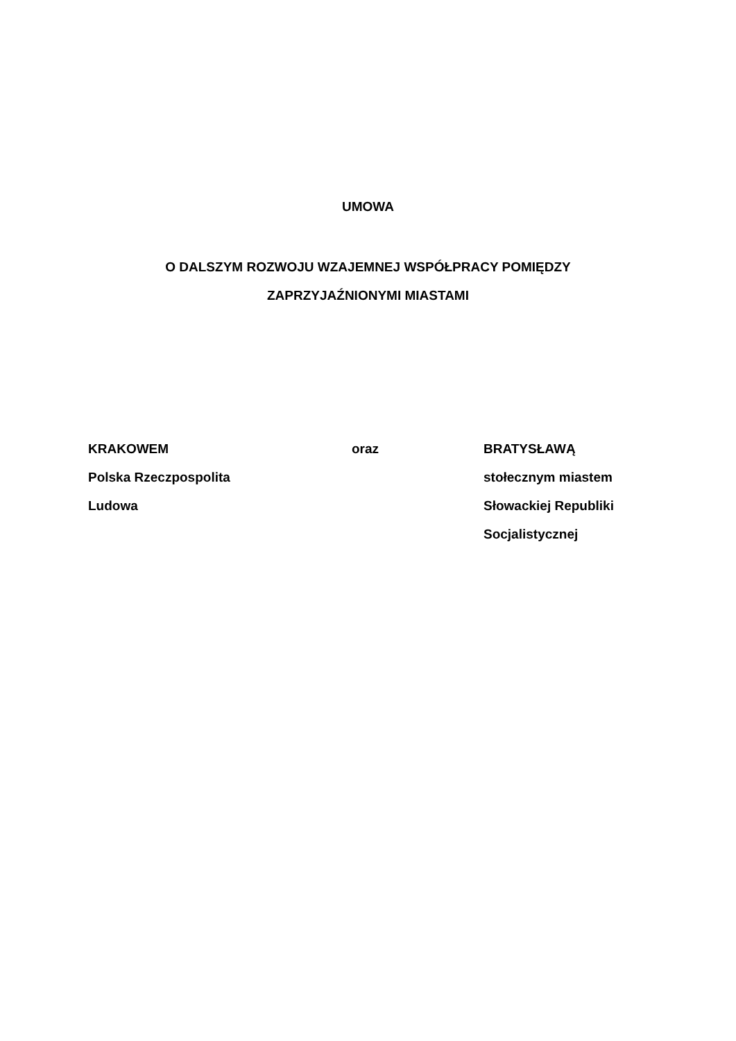UMOWA
O DALSZYM ROZWOJU WZAJEMNEJ WSPÓŁPRACY POMIĘDZY
ZAPRZYJAŹNIONYMI MIASTAMI
KRAKOWEM
Polska Rzeczpospolita
Ludowa
oraz BRATYSŁAWĄ
stołecznym miastem
Słowackiej Republiki
Socjalistycznej